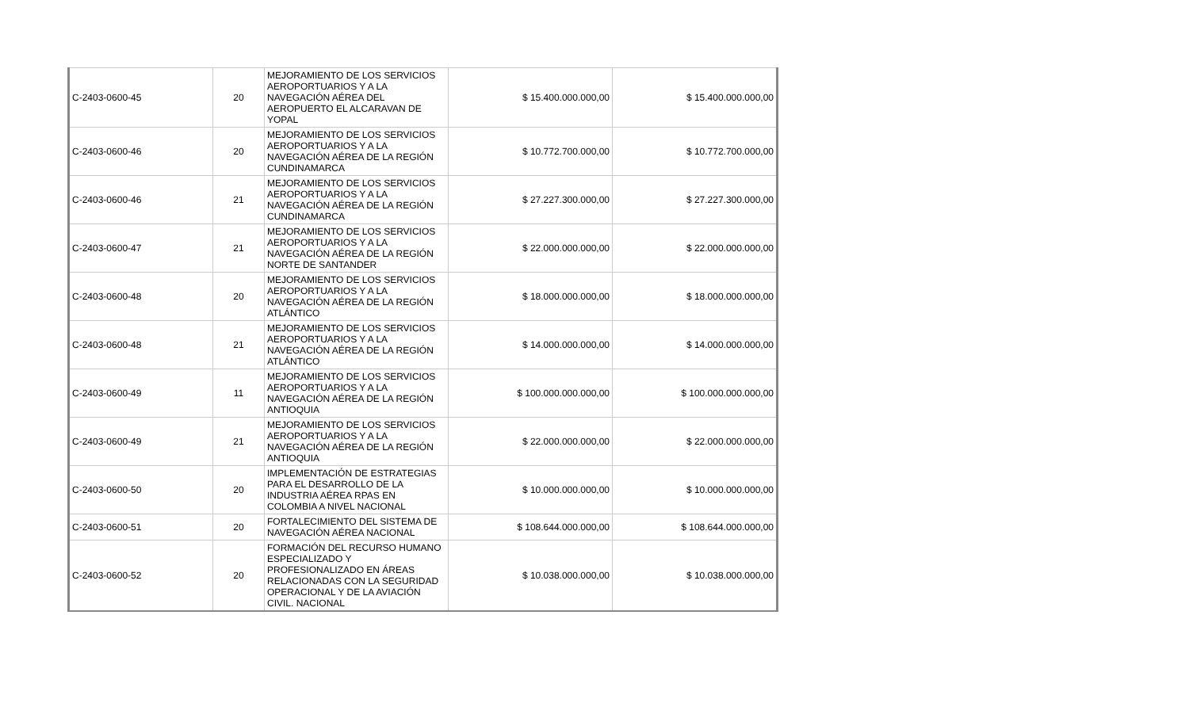| C-2403-0600-45 | 20 | MEJORAMIENTO DE LOS SERVICIOS AEROPORTUARIOS Y A LA NAVEGACIÓN AÉREA DEL AEROPUERTO EL ALCARAVAN DE YOPAL | $ 15.400.000.000,00 | $ 15.400.000.000,00 |
| C-2403-0600-46 | 20 | MEJORAMIENTO DE LOS SERVICIOS AEROPORTUARIOS Y A LA NAVEGACIÓN AÉREA DE LA REGIÓN CUNDINAMARCA | $ 10.772.700.000,00 | $ 10.772.700.000,00 |
| C-2403-0600-46 | 21 | MEJORAMIENTO DE LOS SERVICIOS AEROPORTUARIOS Y A LA NAVEGACIÓN AÉREA DE LA REGIÓN CUNDINAMARCA | $ 27.227.300.000,00 | $ 27.227.300.000,00 |
| C-2403-0600-47 | 21 | MEJORAMIENTO DE LOS SERVICIOS AEROPORTUARIOS Y A LA NAVEGACIÓN AÉREA DE LA REGIÓN NORTE DE SANTANDER | $ 22.000.000.000,00 | $ 22.000.000.000,00 |
| C-2403-0600-48 | 20 | MEJORAMIENTO DE LOS SERVICIOS AEROPORTUARIOS Y A LA NAVEGACIÓN AÉREA DE LA REGIÓN ATLÁNTICO | $ 18.000.000.000,00 | $ 18.000.000.000,00 |
| C-2403-0600-48 | 21 | MEJORAMIENTO DE LOS SERVICIOS AEROPORTUARIOS Y A LA NAVEGACIÓN AÉREA DE LA REGIÓN ATLÁNTICO | $ 14.000.000.000,00 | $ 14.000.000.000,00 |
| C-2403-0600-49 | 11 | MEJORAMIENTO DE LOS SERVICIOS AEROPORTUARIOS Y A LA NAVEGACIÓN AÉREA DE LA REGIÓN ANTIOQUIA | $ 100.000.000.000,00 | $ 100.000.000.000,00 |
| C-2403-0600-49 | 21 | MEJORAMIENTO DE LOS SERVICIOS AEROPORTUARIOS Y A LA NAVEGACIÓN AÉREA DE LA REGIÓN ANTIOQUIA | $ 22.000.000.000,00 | $ 22.000.000.000,00 |
| C-2403-0600-50 | 20 | IMPLEMENTACIÓN DE ESTRATEGIAS PARA EL DESARROLLO DE LA INDUSTRIA AÉREA RPAS EN COLOMBIA A NIVEL NACIONAL | $ 10.000.000.000,00 | $ 10.000.000.000,00 |
| C-2403-0600-51 | 20 | FORTALECIMIENTO DEL SISTEMA DE NAVEGACIÓN AÉREA NACIONAL | $ 108.644.000.000,00 | $ 108.644.000.000,00 |
| C-2403-0600-52 | 20 | FORMACIÓN DEL RECURSO HUMANO ESPECIALIZADO Y PROFESIONALIZADO EN ÁREAS RELACIONADAS CON LA SEGURIDAD OPERACIONAL Y DE LA AVIACIÓN CIVIL. NACIONAL | $ 10.038.000.000,00 | $ 10.038.000.000,00 |